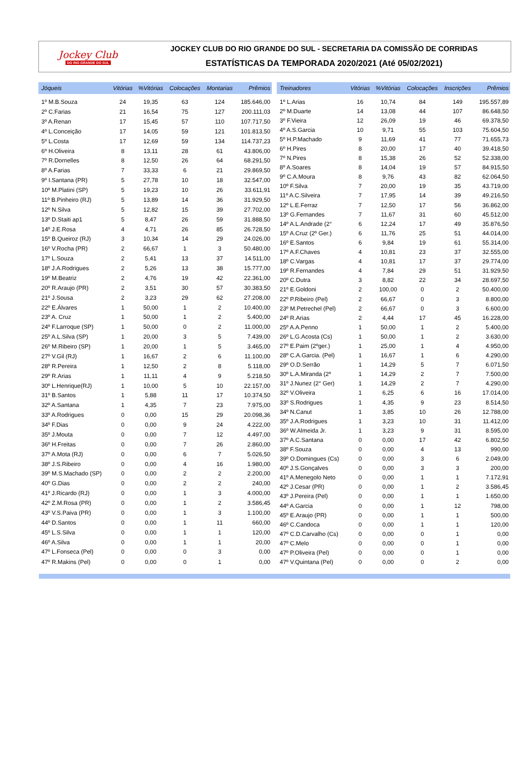Jockey Club
DO RIO GRANDE DO SUL
JOCKEY CLUB DO RIO GRANDE DO SUL - SECRETARIA DA COMISSÃO DE CORRIDAS
ESTATÍSTICAS DA TEMPORADA 2020/2021 (Até 05/02/2021)
| Jóqueis | Vitórias | %Vitórias | Colocações | Montarias | Prêmios |
| --- | --- | --- | --- | --- | --- |
| 1º M.B.Souza | 24 | 19,35 | 63 | 124 | 185.646,00 |
| 2º C.Farias | 21 | 16,54 | 75 | 127 | 200.111,03 |
| 3º A.Renan | 17 | 15,45 | 57 | 110 | 107.717,50 |
| 4º L.Conceição | 17 | 14,05 | 59 | 121 | 101.813,50 |
| 5º L.Costa | 17 | 12,69 | 59 | 134 | 114.737,23 |
| 6º H.Oliveira | 8 | 13,11 | 28 | 61 | 43.806,00 |
| 7º R.Dornelles | 8 | 12,50 | 26 | 64 | 68.291,50 |
| 8º A.Farias | 7 | 33,33 | 6 | 21 | 29.869,50 |
| 9º I.Santana (PR) | 5 | 27,78 | 10 | 18 | 32.547,00 |
| 10º M.Platini (SP) | 5 | 19,23 | 10 | 26 | 33.611,91 |
| 11º B.Pinheiro (RJ) | 5 | 13,89 | 14 | 36 | 31.929,50 |
| 12º N.Silva | 5 | 12,82 | 15 | 39 | 27.702,00 |
| 13º D.Staiti ap1 | 5 | 8,47 | 26 | 59 | 31.888,50 |
| 14º J.E.Rosa | 4 | 4,71 | 26 | 85 | 26.728,50 |
| 15º B.Queiroz (RJ) | 3 | 10,34 | 14 | 29 | 24.026,00 |
| 16º V.Rocha (PR) | 2 | 66,67 | 1 | 3 | 50.480,00 |
| 17º L.Souza | 2 | 5,41 | 13 | 37 | 14.511,00 |
| 18º J.A.Rodrigues | 2 | 5,26 | 13 | 38 | 15.777,00 |
| 19º M.Beatriz | 2 | 4,76 | 19 | 42 | 22.361,00 |
| 20º R.Araujo (PR) | 2 | 3,51 | 30 | 57 | 30.383,50 |
| 21º J.Sousa | 2 | 3,23 | 29 | 62 | 27.208,00 |
| 22º E.Álvares | 1 | 50,00 | 1 | 2 | 10.400,00 |
| 23º A. Cruz | 1 | 50,00 | 1 | 2 | 5.400,00 |
| 24º F.Larroque (SP) | 1 | 50,00 | 0 | 2 | 11.000,00 |
| 25º A.L.Silva (SP) | 1 | 20,00 | 3 | 5 | 7.439,00 |
| 26º M.Ribeiro (SP) | 1 | 20,00 | 1 | 5 | 3.465,00 |
| 27º V.Gil (RJ) | 1 | 16,67 | 2 | 6 | 11.100,00 |
| 28º R.Pereira | 1 | 12,50 | 2 | 8 | 5.118,00 |
| 29º R.Arias | 1 | 11,11 | 4 | 9 | 5.218,50 |
| 30º L.Henrique(RJ) | 1 | 10,00 | 5 | 10 | 22.157,00 |
| 31º B.Santos | 1 | 5,88 | 11 | 17 | 10.374,50 |
| 32º A.Santana | 1 | 4,35 | 7 | 23 | 7.975,00 |
| 33º A.Rodrigues | 0 | 0,00 | 15 | 29 | 20.098,36 |
| 34º F.Dias | 0 | 0,00 | 9 | 24 | 4.222,00 |
| 35º J.Mouta | 0 | 0,00 | 7 | 12 | 4.497,00 |
| 36º H.Freitas | 0 | 0,00 | 7 | 26 | 2.860,00 |
| 37º A.Mota (RJ) | 0 | 0,00 | 6 | 7 | 5.026,50 |
| 38º J.S.Ribeiro | 0 | 0,00 | 4 | 16 | 1.980,00 |
| 39º M.S.Machado (SP) | 0 | 0,00 | 2 | 2 | 2.200,00 |
| 40º G.Dias | 0 | 0,00 | 2 | 2 | 240,00 |
| 41º J.Ricardo (RJ) | 0 | 0,00 | 1 | 3 | 4.000,00 |
| 42º Z.M.Rosa (PR) | 0 | 0,00 | 1 | 2 | 3.586,45 |
| 43º V.S.Paiva (PR) | 0 | 0,00 | 1 | 3 | 1.100,00 |
| 44º D.Santos | 0 | 0,00 | 1 | 11 | 660,00 |
| 45º L.S.Silva | 0 | 0,00 | 1 | 1 | 120,00 |
| 46º A.Silva | 0 | 0,00 | 1 | 1 | 20,00 |
| 47º L.Fonseca (Pel) | 0 | 0,00 | 0 | 3 | 0,00 |
| 47º R.Makins (Pel) | 0 | 0,00 | 0 | 1 | 0,00 |
| Treinadores | Vitórias | %Vitórias | Colocações | Inscrições | Prêmios |
| --- | --- | --- | --- | --- | --- |
| 1º L.Arias | 16 | 10,74 | 84 | 149 | 195.557,89 |
| 2º M.Duarte | 14 | 13,08 | 44 | 107 | 86.648,50 |
| 3º F.Vieira | 12 | 26,09 | 19 | 46 | 69.378,50 |
| 4º A.S.Garcia | 10 | 9,71 | 55 | 103 | 75.604,50 |
| 5º H.P.Machado | 9 | 11,69 | 41 | 77 | 71.655,73 |
| 6º H.Pires | 8 | 20,00 | 17 | 40 | 39.418,50 |
| 7º N.Pires | 8 | 15,38 | 26 | 52 | 52.338,00 |
| 8º A.Soares | 8 | 14,04 | 19 | 57 | 84.915,50 |
| 9º C.A.Moura | 8 | 9,76 | 43 | 82 | 62.064,50 |
| 10º F.Silva | 7 | 20,00 | 19 | 35 | 43.719,00 |
| 11º A.C.Silveira | 7 | 17,95 | 14 | 39 | 49.216,50 |
| 12º L.E.Ferraz | 7 | 12,50 | 17 | 56 | 36.862,00 |
| 13º G.Fernandes | 7 | 11,67 | 31 | 60 | 45.512,00 |
| 14º A.L.Andrade (2° | 6 | 12,24 | 17 | 49 | 35.876,50 |
| 15º A.Cruz (2º Ger.) | 6 | 11,76 | 25 | 51 | 44.014,00 |
| 16º E.Santos | 6 | 9,84 | 19 | 61 | 55.314,00 |
| 17º A.F.Chaves | 4 | 10,81 | 23 | 37 | 32.555,00 |
| 18º C.Vargas | 4 | 10,81 | 17 | 37 | 29.774,00 |
| 19º R.Fernandes | 4 | 7,84 | 29 | 51 | 31.929,50 |
| 20º C.Dutra | 3 | 8,82 | 22 | 34 | 28.697,50 |
| 21º E.Goldoni | 2 | 100,00 | 0 | 2 | 50.400,00 |
| 22º P.Ribeiro (Pel) | 2 | 66,67 | 0 | 3 | 8.800,00 |
| 23º M.Petrechel (Pel) | 2 | 66,67 | 0 | 3 | 6.600,00 |
| 24º R.Arias | 2 | 4,44 | 17 | 45 | 16.228,00 |
| 25º A.A.Penno | 1 | 50,00 | 1 | 2 | 5.400,00 |
| 26º L.G.Acosta (Cs) | 1 | 50,00 | 1 | 2 | 3.630,00 |
| 27º E.Paim (2ºger.) | 1 | 25,00 | 1 | 4 | 4.950,00 |
| 28º C.A.Garcia. (Pel) | 1 | 16,67 | 1 | 6 | 4.290,00 |
| 29º O.D.Serrão | 1 | 14,29 | 5 | 7 | 6.071,50 |
| 30º L.A.Miranda (2º | 1 | 14,29 | 2 | 7 | 7.500,00 |
| 31º J.Nunez (2° Ger) | 1 | 14,29 | 2 | 7 | 4.290,00 |
| 32º V.Oliveira | 1 | 6,25 | 6 | 16 | 17.014,00 |
| 33º S.Rodrigues | 1 | 4,35 | 9 | 23 | 8.514,50 |
| 34º N.Canut | 1 | 3,85 | 10 | 26 | 12.788,00 |
| 35º J.A.Rodrigues | 1 | 3,23 | 10 | 31 | 11.412,00 |
| 36º W.Almeida Jr. | 1 | 3,23 | 9 | 31 | 8.595,00 |
| 37º A.C.Santana | 0 | 0,00 | 17 | 42 | 6.802,50 |
| 38º F.Souza | 0 | 0,00 | 4 | 13 | 990,00 |
| 39º O.Domingues (Cs) | 0 | 0,00 | 3 | 6 | 2.049,00 |
| 40º J.S.Gonçalves | 0 | 0,00 | 3 | 3 | 200,00 |
| 41º A.Menegolo Neto | 0 | 0,00 | 1 | 1 | 7.172,91 |
| 42º J.Cesar (PR) | 0 | 0,00 | 1 | 2 | 3.586,45 |
| 43º J.Pereira (Pel) | 0 | 0,00 | 1 | 1 | 1.650,00 |
| 44º A.Garcia | 0 | 0,00 | 1 | 12 | 798,00 |
| 45º E.Araujo (PR) | 0 | 0,00 | 1 | 1 | 500,00 |
| 46º C.Candoca | 0 | 0,00 | 1 | 1 | 120,00 |
| 47º C.D.Carvalho (Cs) | 0 | 0,00 | 0 | 1 | 0,00 |
| 47º C.Melo | 0 | 0,00 | 0 | 1 | 0,00 |
| 47º P.Oliveira (Pel) | 0 | 0,00 | 0 | 1 | 0,00 |
| 47º V.Quintana (Pel) | 0 | 0,00 | 0 | 2 | 0,00 |